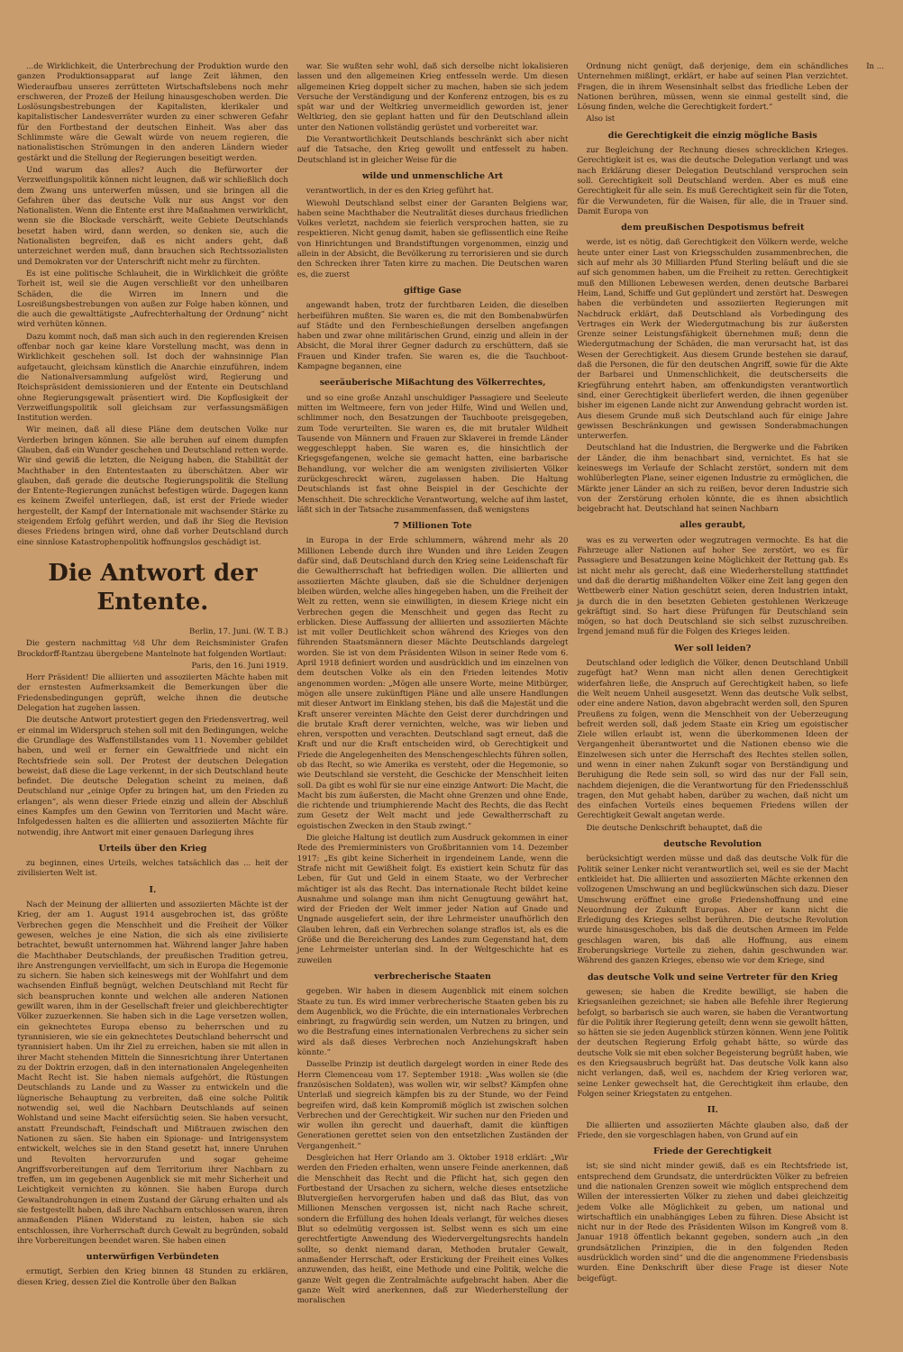...de Wirklichkeit, die Unterbrechung der Produktion wurde den ganzen Produktionsapparat auf lange Zeit lähmen, den Wiederaufbau unseres zerrütteten Wirtschaftslebens noch mehr erschweren, der Prozeß der Heilung hinausgeschoben werden. Die Loslösungsbestrebungen der Kapitalisten, klerikaler und kapitalistischer Landesverräter wurden zu einer schweren Gefahr für den Fortbestand der deutschen Einheit. Was aber das Schlimmste wäre die Gewalt würde von neuem regieren, die nationalistischen Strömungen in den anderen Ländern wieder gestärkt und die Stellung der Regierungen beseitigt werden.
Und warum das alles? Auch die Befürworter der Verzweiflungspolitik können nicht leugnen, daß wir schließlich doch dem Zwang uns unterwerfen müssen, und sie bringen all die Gefahren über das deutsche Volk nur aus Angst vor den Nationalisten. Wenn die Entente erst ihre Maßnahmen verwirklicht, wenn sie die Blockade verschärft, weite Gebiete Deutschlands besetzt haben wird, dann werden, so denken sie, auch die Nationalisten begreifen, daß es nicht anders geht, daß unterzeichnet werden muß, dann brauchen sich Rechtssozialisten und Demokraten vor der Unterschrift nicht mehr zu fürchten.
Es ist eine politische Schlauheit, die in Wirklichkeit die größte Torheit ist, weil sie die Augen verschließt vor den unheilbaren Schäden, die die Wirren im Innern und die Losreißungsbestrebungen von außen zur Folge haben können, und die auch die gewalttätigste „Aufrechterhaltung der Ordnung“ nicht wird verhüten können.
Dazu kommt noch, daß man sich auch in den regierenden Kreisen offenbar noch gar keine klare Vorstellung macht, was denn in Wirklichkeit geschehen soll. Ist doch der wahnsinnige Plan aufgetaucht, gleichsam künstlich die Anarchie einzuführen, indem die Nationalversammlung aufgelöst wird, Regierung und Reichspräsident demissionieren und der Entente ein Deutschland ohne Regierungsgewalt präsentiert wird. Die Kopflosigkeit der Verzweiflungspolitik soll gleichsam zur verfassungsmäßigen Institution werden.
Wir meinen, daß all diese Pläne dem deutschen Volke nur Verderben bringen können. Sie alle beruhen auf einem dumpfen Glauben, daß ein Wunder geschehen und Deutschland retten werde. Wir sind gewiß die letzten, die Neigung haben, die Stabilität der Machthaber in den Ententestaaten zu überschätzen. Aber wir glauben, daß gerade die deutsche Regierungspolitik die Stellung der Entente-Regierungen zunächst befestigen würde. Dagegen kann es keinem Zweifel unterliegen, daß, ist erst der Friede wieder hergestellt, der Kampf der Internationale mit wachsender Stärke zu steigendem Erfolg geführt werden, und daß ihr Sieg die Revision dieses Friedens bringen wird, ohne daß vorher Deutschland durch eine sinnlose Katastrophenpolitik hoffnungslos geschädigt ist.
Die Antwort der Entente.
Berlin, 17. Juni. (W. T. B.)
Die gestern nachmittag ½8 Uhr dem Reichsminister Grafen Brockdorff-Rantzau übergebene Mantelnote hat folgenden Wortlaut:
Paris, den 16. Juni 1919.
Herr Präsident! Die alliierten und assoziierten Mächte haben mit der ernstesten Aufmerksamkeit die Bemerkungen über die Friedensbedingungen geprüft, welche ihnen die deutsche Delegation hat zugehen lassen.
Die deutsche Antwort protestiert gegen den Friedensvertrag, weil er einmal im Widerspruch stehen soll mit den Bedingungen, welche die Grundlage des Waffenstillstandes vom 11. November gebildet haben, und weil er ferner ein Gewaltfriede und nicht ein Rechtsfriede sein soll. Der Protest der deutschen Delegation beweist, daß diese die Lage verkennt, in der sich Deutschland heute befindet. Die deutsche Delegation scheint zu meinen, daß Deutschland nur „einige Opfer zu bringen hat, um den Frieden zu erlangen“, als wenn dieser Friede einzig und allein der Abschluß eines Kampfes um den Gewinn von Territorien und Macht wäre. Infolgedessen halten es die alliierten und assoziierten Mächte für notwendig, ihre Antwort mit einer genauen Darlegung ihres
Urteils über den Krieg
zu beginnen, eines Urteils, welches tatsächlich das ... heit der zivilisierten Welt ist.
I.
Nach der Meinung der alliierten und assoziierten Mächte ist der Krieg, der am 1. August 1914 ausgebrochen ist, das größte Verbrechen gegen die Menschheit und die Freiheit der Völker gewesen, welches je eine Nation, die sich als eine zivilisierte betrachtet, bewußt unternommen hat. Während langer Jahre haben die Machthaber Deutschlands, der preußischen Tradition getreu, ihre Anstrengungen verviellfacht, um sich in Europa die Hegemonie zu sichern. Sie haben sich keineswegs mit der Wohlfahrt und dem wachsenden Einfluß begnügt, welchen Deutschland mit Recht für sich beanspruchen konnte und welchen alle anderen Nationen gewillt waren, ihm in der Gesellschaft freier und gleichberechtigter Völker zuzuerkennen. Sie haben sich in die Lage versetzen wollen, ein geknechtetes Europa ebenso zu beherrschen und zu tyrannisieren, wie sie ein geknechtetes Deutschland beherrscht und tyrannisiert haben. Um ihr Ziel zu erreichen, haben sie mit allen in ihrer Macht stehenden Mitteln die Sinnesrichtung ihrer Untertanen zu der Doktrin erzogen, daß in den internationalen Angelegenheiten Macht Recht ist. Sie haben niemals aufgehört, die Rüstungen Deutschlands zu Lande und zu Wasser zu entwickeln und die lügnerische Behauptung zu verbreiten, daß eine solche Politik notwendig sei, weil die Nachbarn Deutschlands auf seinen Wohlstand und seine Macht eifersüchtig seien. Sie haben versucht, anstatt Freundschaft, Feindschaft und Mißtrauen zwischen den Nationen zu säen. Sie haben ein Spionage- und Intrigensystem entwickelt, welches sie in den Stand gesetzt hat, innere Unruhen und Revolten hervorzurufen und sogar geheime Angriffsvorbereitungen auf dem Territorium ihrer Nachbarn zu treffen, um im gegebenen Augenblick sie mit mehr Sicherheit und Leichtigkeit vernichten zu können. Sie haben Europa durch Gewaltandrohungen in einem Zustand der Gärung erhalten und als sie festgestellt haben, daß ihre Nachbarn entschlossen waren, ihren anmaßenden Plänen Widerstand zu leisten, haben sie sich entschlossen, ihre Vorherrschaft durch Gewalt zu begründen, sobald ihre Vorbereitungen beendet waren. Sie haben einen
unterwürfigen Verbündeten
ermutigt, Serbien den Krieg binnen 48 Stunden zu erklären, diesen Krieg, dessen Ziel die Kontrolle über den Balkan
war. Sie wußten sehr wohl, daß sich derselbe nicht lokalisieren lassen und den allgemeinen Krieg entfesseln werde. Um diesen allgemeinen Krieg doppelt sicher zu machen, haben sie sich jedem Versuche der Verständigung und der Konferenz entzogen, bis es zu spät war und der Weltkrieg unvermeidlich geworden ist, jener Weltkrieg, den sie geplant hatten und für den Deutschland allein unter den Nationen vollständig gerüstet und vorbereitet war.
Die Verantwortlichkeit Deutschlands beschränkt sich aber nicht auf die Tatsache, den Krieg gewollt und entfesselt zu haben. Deutschland ist in gleicher Weise für die
wilde und unmenschliche Art
verantwortlich, in der es den Krieg geführt hat.
Wiewohl Deutschland selbst einer der Garanten Belgiens war, haben seine Machthaber die Neutralität dieses durchaus friedlichen Volkes verletzt, nachdem sie feierlich versprochen hatten, sie zu respektieren. Nicht genug damit, haben sie geflissentlich eine Reihe von Hinrichtungen und Brandstiftungen vorgenommen, einzig und allein in der Absicht, die Bevölkerung zu terrorisieren und sie durch den Schrecken ihrer Taten kirre zu machen. Die Deutschen waren es, die zuerst
giftige Gase
angewandt haben, trotz der furchtbaren Leiden, die dieselben herbeiführen mußten. Sie waren es, die mit den Bombenabwürfen auf Städte und den Fernbeschießungen derselben angefangen haben und zwar ohne militärischen Grund, einzig und allein in der Absicht, die Moral ihrer Gegner dadurch zu erschüttern, daß sie Frauen und Kinder trafen. Sie waren es, die die Tauchboot-Kampagne begannen, eine
seeräuberische Mißachtung des Völkerrechtes,
und so eine große Anzahl unschuldiger Passagiere und Seeleute mitten im Weltmeere, fern von jeder Hilfe, Wind und Wellen und, schlimmer noch, den Besatzungen der Tauchboote preisgegeben, zum Tode verurteilten. Sie waren es, die mit brutaler Wildheit Tausende von Männern und Frauen zur Sklaverei in fremde Länder weggeschleppt haben. Sie waren es, die hinsichtlich der Kriegsgefangenen, welche sie gemacht hatten, eine barbarische Behandlung, vor welcher die am wenigsten zivilisierten Völker zurückgeschreckt wären, zugelassen haben. Die Haltung Deutschlands ist fast ohne Beispiel in der Geschichte der Menschheit. Die schreckliche Verantwortung, welche auf ihm lastet, läßt sich in der Tatsache zusammenfassen, daß wenigstens
7 Millionen Tote
in Europa in der Erde schlummern, während mehr als 20 Millionen Lebende durch ihre Wunden und ihre Leiden Zeugen dafür sind, daß Deutschland durch den Krieg seine Leidenschaft für die Gewaltherrschaft hat befriedigen wollen. Die alliierten und assoziierten Mächte glauben, daß sie die Schuldner derjenigen bleiben würden, welche alles hingegeben haben, um die Freiheit der Welt zu retten, wenn sie einwilligten, in diesem Kriege nicht ein Verbrechen gegen die Menschheit und gegen das Recht zu erblicken. Diese Auffassung der alliierten und assoziierten Mächte ist mit voller Deutlichkeit schon während des Krieges von den führenden Staatsmännern dieser Mächte Deutschlands dargelegt worden. Sie ist von dem Präsidenten Wilson in seiner Rede vom 6. April 1918 definiert worden und ausdrücklich und im einzelnen von dem deutschen Volke als ein den Frieden leitendes Motiv angenommen worden: „Mögen alle unsere Worte, meine Mitbürger, mögen alle unsere zukünftigen Pläne und alle unsere Handlungen mit dieser Antwort im Einklang stehen, bis daß die Majestät und die Kraft unserer vereinten Mächte den Geist derer durchdringen und die brutale Kraft derer vernichten, welche, was wir lieben und ehren, verspotten und verachten. Deutschland sagt erneut, daß die Kraft und nur die Kraft entscheiden wird, ob Gerechtigkeit und Friede die Angelegenheiten des Menschengeschlechts führen sollen, ob das Recht, so wie Amerika es versteht, oder die Hegemonie, so wie Deutschland sie versteht, die Geschicke der Menschheit leiten soll. Da gibt es wohl für sie nur eine einzige Antwort: Die Macht, die Macht bis zum äußersten, die Macht ohne Grenzen und ohne Ende, die richtende und triumphierende Macht des Rechts, die das Recht zum Gesetz der Welt macht und jede Gewaltherrschaft zu egoistischen Zwecken in den Staub zwingt.“
Die gleiche Haltung ist deutlich zum Ausdruck gekommen in einer Rede des Premierministers von Großbritannien vom 14. Dezember 1917: „Es gibt keine Sicherheit in irgendeinem Lande, wenn die Strafe nicht mit Gewißheit folgt. Es existiert kein Schutz für das Leben, für Gut und Geld in einem Staate, wo der Verbrecher mächtiger ist als das Recht. Das internationale Recht bildet keine Ausnahme und solange man ihm nicht Genugtuung gewährt hat, wird der Frieden der Welt immer jeder Nation auf Gnade und Ungnade ausgeliefert sein, der ihre Lehrmeister unaufhörlich den Glauben lehren, daß ein Verbrechen solange straflos ist, als es die Größe und die Bereicherung des Landes zum Gegenstand hat, dem jene Lehrmeister unterlan sind. In der Weltgeschichte hat es zuweilen
verbrecherische Staaten
gegeben. Wir haben in diesem Augenblick mit einem solchen Staate zu tun. Es wird immer verbrecherische Staaten geben bis zu dem Augenblick, wo die Früchte, die ein internationales Verbrechen einbringt, zu fragwürdig sein werden, um Nutzen zu bringen, und wo die Bestrafung eines internationalen Verbrechens zu sicher sein wird als daß dieses Verbrechen noch Anziehungskraft haben könnte.“
Dasselbe Prinzip ist deutlich dargelegt worden in einer Rede des Herrn Clemenceau vom 17. September 1918: „Was wollen sie (die französischen Soldaten), was wollen wir, wir selbst? Kämpfen ohne Unterlaß und siegreich kämpfen bis zu der Stunde, wo der Feind begreifen wird, daß kein Kompromiß möglich ist zwischen solchen Verbrechen und der Gerechtigkeit. Wir suchen nur den Frieden und wir wollen ihn gerecht und dauerhaft, damit die künftigen Generationen gerettet seien von den entsetzlichen Zuständen der Vergangenheit.“
Desgleichen hat Herr Orlando am 3. Oktober 1918 erklärt: „Wir werden den Frieden erhalten, wenn unsere Feinde anerkennen, daß die Menschheit das Recht und die Pflicht hat, sich gegen den Fortbestand der Ursachen zu sichern, welche dieses entsetzliche Blutvergießen hervorgerufen haben und daß das Blut, das von Millionen Menschen vergossen ist, nicht nach Rache schreit, sondern die Erfüllung des hohen Ideals verlangt, für welches dieses Blut so edelmütig vergossen ist. Selbst wenn es sich um eine gerechtfertigte Anwendung des Wiedervergeltungsrechts handeln sollte, so denkt niemand daran, Methoden brutaler Gewalt, anmaßender Herrschaft, oder Erstickung der Freiheit eines Volkes anzuwenden, das heißt, eine Methode und eine Politik, welche die ganze Welt gegen die Zentralmächte aufgebracht haben. Aber die ganze Welt wird anerkennen, daß zur Wiederherstellung der moralischen
Ordnung nicht genügt, daß derjenige, dem ein schändliches Unternehmen mißlingt, erklärt, er habe auf seinen Plan verzichtet. Fragen, die in ihrem Wesensinhalt selbst das friedliche Leben der Nationen berühren, müssen, wenn sie einmal gestellt sind, die Lösung finden, welche die Gerechtigkeit fordert.“
Also ist
die Gerechtigkeit die einzig mögliche Basis
zur Begleichung der Rechnung dieses schrecklichen Krieges. Gerechtigkeit ist es, was die deutsche Delegation verlangt und was nach Erklärung dieser Delegation Deutschland versprochen sein soll. Gerechtigkeit soll Deutschland werden. Aber es muß eine Gerechtigkeit für alle sein. Es muß Gerechtigkeit sein für die Toten, für die Verwundeten, für die Waisen, für alle, die in Trauer sind. Damit Europa von
dem preußischen Despotismus befreit
werde, ist es nötig, daß Gerechtigkeit den Völkern werde, welche heute unter einer Last von Kriegsschulden zusammenbrechen, die sich auf mehr als 30 Milliarden Pfund Sterling beläuft und die sie auf sich genommen haben, um die Freiheit zu retten. Gerechtigkeit muß den Millionen Lebewesen werden, denen deutsche Barbarei Heim, Land, Schiffe und Gut geplündert und zerstört hat. Deswegen haben die verbündeten und assoziierten Regierungen mit Nachdruck erklärt, daß Deutschland als Vorbedingung des Vertrages ein Werk der Wiedergutmachung bis zur äußersten Grenze seiner Leistungsfähigkeit übernehmen muß; denn die Wiedergutmachung der Schäden, die man verursacht hat, ist das Wesen der Gerechtigkeit. Aus diesem Grunde bestehen sie darauf, daß die Personen, die für den deutschen Angriff, sowie für die Akte der Barbarei und Unmenschlichkeit, die deutscherseits die Kriegführung entehrt haben, am offenkundigsten verantwortlich sind, einer Gerechtigkeit überliefert werden, die ihnen gegenüber bisher im eigenen Lande nicht zur Anwendung gebracht worden ist. Aus diesem Grunde muß sich Deutschland auch für einige Jahre gewissen Beschränkungen und gewissen Sonderabmachungen unterwerfen.
Deutschland hat die Industrien, die Bergwerke und die Fabriken der Länder, die ihm benachbart sind, vernichtet. Es hat sie keineswegs im Verlaufe der Schlacht zerstört, sondern mit dem wohlüberlegten Plane, seiner eigenen Industrie zu ermöglichen, die Märkte jener Länder an sich zu reißen, bevor deren Industrie sich von der Zerstörung erholen könnte, die es ihnen absichtlich beigebracht hat. Deutschland hat seinen Nachbarn
alles geraubt,
was es zu verwerten oder wegzutragen vermochte. Es hat die Fahrzeuge aller Nationen auf hoher See zerstört, wo es für Passagiere und Besatzungen keine Möglichkeit der Rettung gab. Es ist nicht mehr als gerecht, daß eine Wiederherstellung stattfindet und daß die derartig mißhandelten Völker eine Zeit lang gegen den Wettbewerb einer Nation geschützt seien, deren Industrien intakt, ja durch die in den besetzten Gebieten gestohlenen Werkzeuge gekräftigt sind. So hart diese Prüfungen für Deutschland sein mögen, so hat doch Deutschland sie sich selbst zuzuschreiben. Irgend jemand muß für die Folgen des Krieges leiden.
Wer soll leiden?
Deutschland oder lediglich die Völker, denen Deutschland Unbill zugefügt hat? Wenn man nicht allen denen Gerechtigkeit widerfahren ließe, die Anspruch auf Gerechtigkeit haben, so liefe die Welt neuem Unheil ausgesetzt. Wenn das deutsche Volk selbst, oder eine andere Nation, davon abgebracht werden soll, den Spuren Preußens zu folgen, wenn die Menschheit von der Ueberzeugung befreit werden soll, daß jedem Staate ein Krieg um egoistischer Ziele willen erlaubt ist, wenn die überkommenen Ideen der Vergangenheit überantwortet und die Nationen ebenso wie die Einzelwesen sich unter die Herrschaft des Rechtes stellen sollen, und wenn in einer nahen Zukunft sogar von Berständigung und Beruhigung die Rede sein soll, so wird das nur der Fall sein, nachdem diejenigen, die die Verantwortung für den Friedensschluß tragen, den Mut gehabt haben, darüber zu wachen, daß nicht um des einfachen Vorteils eines bequemen Friedens willen der Gerechtigkeit Gewalt angetan werde.
Die deutsche Denkschrift behauptet, daß die
deutsche Revolution
berücksichtigt werden müsse und daß das deutsche Volk für die Politik seiner Lenker nicht verantwortlich sei, weil es sie der Macht entkleidet hat. Die alliierten und assoziierten Mächte erkennen den vollzogenen Umschwung an und beglückwünschen sich dazu. Dieser Umschwung eröffnet eine große Friedenshoffnung und eine Neuordnung der Zukunft Europas. Aber er kann nicht die Erledigung des Krieges selbst berühren. Die deutsche Revolution wurde hinausgeschoben, bis daß die deutschen Armeen im Felde geschlagen waren, bis daß alle Hoffnung, aus einem Eroberungskriege Vorteile zu ziehen, dahin geschwunden war. Während des ganzen Krieges, ebenso wie vor dem Kriege, sind
das deutsche Volk und seine Vertreter für den Krieg
gewesen; sie haben die Kredite bewilligt, sie haben die Kriegsanleihen gezeichnet; sie haben alle Befehle ihrer Regierung befolgt, so barbarisch sie auch waren, sie haben die Verantwortung für die Politik ihrer Regierung geteilt; denn wenn sie gewollt hätten, so hätten sie sie jeden Augenblick stürzen können. Wenn jene Politik der deutschen Regierung Erfolg gehabt hätte, so würde das deutsche Volk sie mit eben solcher Begeisterung begrüßt haben, wie es den Kriegsausbruch begrüßt hat. Das deutsche Volk kann also nicht verlangen, daß, weil es, nachdem der Krieg verloren war, seine Lenker gewechselt hat, die Gerechtigkeit ihm erlaube, den Folgen seiner Kriegstaten zu entgehen.
II.
Die alliierten und assoziierten Mächte glauben also, daß der Friede, den sie vorgeschlagen haben, von Grund auf ein
Friede der Gerechtigkeit
ist; sie sind nicht minder gewiß, daß es ein Rechtsfriede ist, entsprechend dem Grundsatz, die unterdrückten Völker zu befreien und die nationalen Grenzen soweit wie möglich entsprechend dem Willen der interessierten Völker zu ziehen und dabei gleichzeitig jedem Volke alle Möglichkeit zu geben, um national und wirtschaftlich ein unabhängiges Leben zu führen. Diese Absicht ist nicht nur in der Rede des Präsidenten Wilson im Kongreß vom 8. Januar 1918 öffentlich bekannt gegeben, sondern auch „in den grundsätzlichen Prinzipien, die in den folgenden Reden ausdrücklich worden sind“ und die die angenommene Friedensbasis wurden. Eine Denkschrift über diese Frage ist dieser Note beigefügt.
In ...